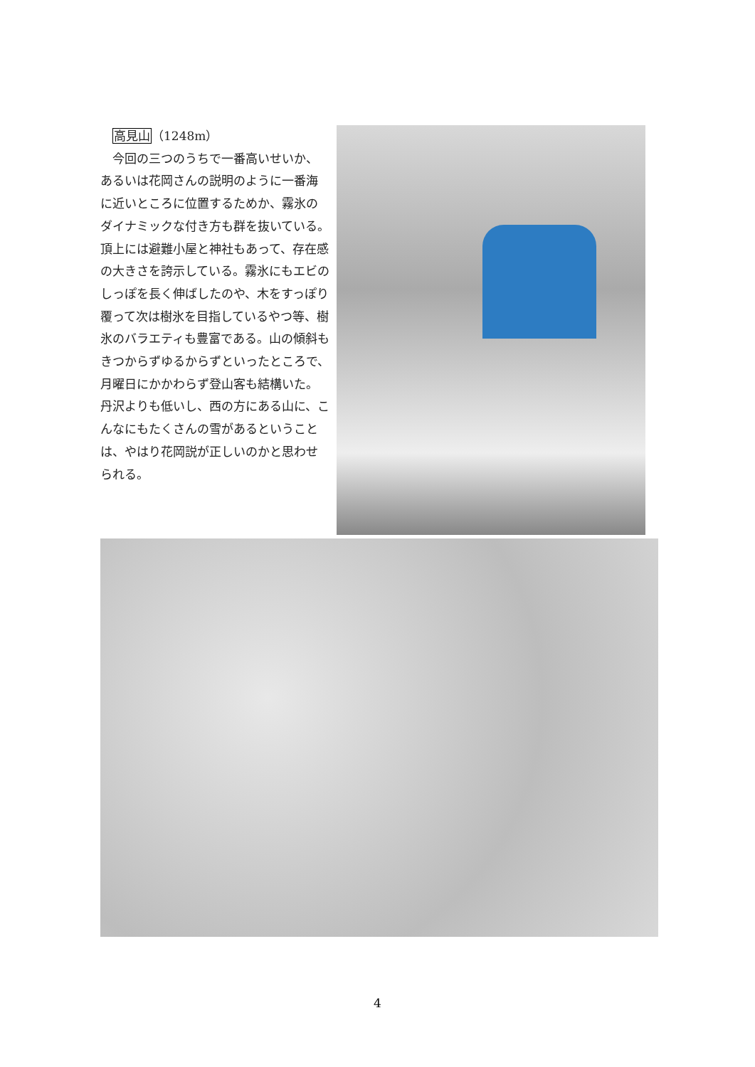高見山（1248m）
今回の三つのうちで一番高いせいか、あるいは花岡さんの説明のように一番海に近いところに位置するためか、霧氷のダイナミックな付き方も群を抜いている。頂上には避難小屋と神社もあって、存在感の大きさを誇示している。霧氷にもエビのしっぽを長く伸ばしたのや、木をすっぽり覆って次は樹氷を目指しているやつ等、樹氷のバラエティも豊富である。山の傾斜もきつからずゆるからずといったところで、月曜日にかかわらず登山客も結構いた。丹沢よりも低いし、西の方にある山に、こんなにもたくさんの雪があるということは、やはり花岡説が正しいのかと思わせられる。
4